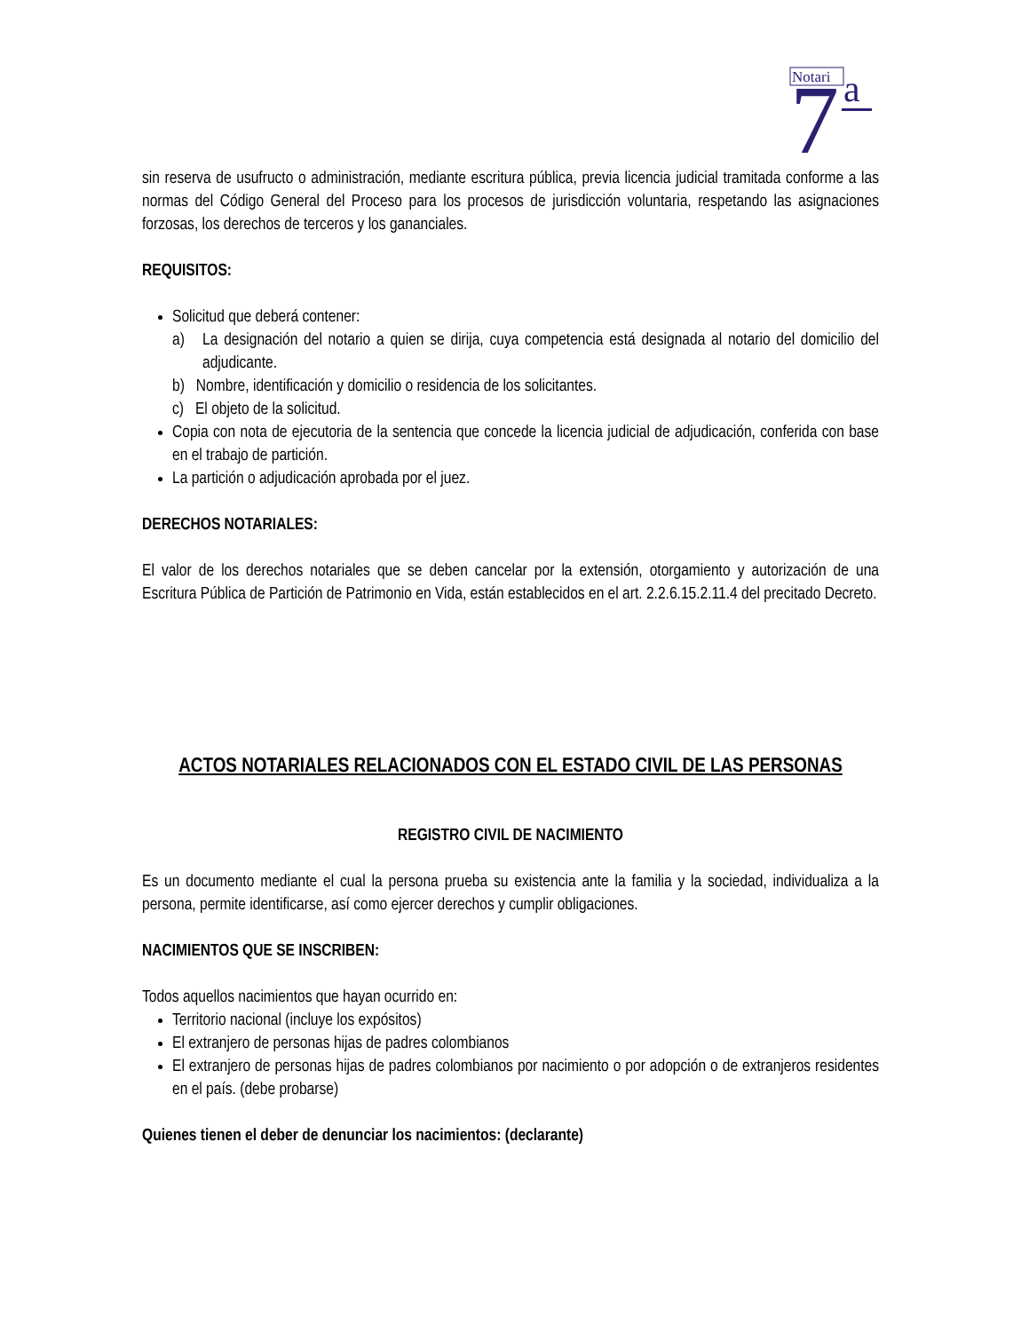Notari
7
a
sin reserva de usufructo o administración, mediante escritura pública, previa licencia judicial tramitada conforme a las normas del Código General del Proceso para los procesos de jurisdicción voluntaria, respetando las asignaciones forzosas, los derechos de terceros y los gananciales.
REQUISITOS:
Solicitud que deberá contener:
a) La designación del notario a quien se dirija, cuya competencia está designada al notario del domicilio del adjudicante.
b) Nombre, identificación y domicilio o residencia de los solicitantes.
c) El objeto de la solicitud.
Copia con nota de ejecutoria de la sentencia que concede la licencia judicial de adjudicación, conferida con base en el trabajo de partición.
La partición o adjudicación aprobada por el juez.
DERECHOS NOTARIALES:
El valor de los derechos notariales que se deben cancelar por la extensión, otorgamiento y autorización de una Escritura Pública de Partición de Patrimonio en Vida, están establecidos en el art. 2.2.6.15.2.11.4 del precitado Decreto.
ACTOS NOTARIALES RELACIONADOS CON EL ESTADO CIVIL DE LAS PERSONAS
REGISTRO CIVIL DE NACIMIENTO
Es un documento mediante el cual la persona prueba su existencia ante la familia y la sociedad, individualiza a la persona, permite identificarse, así como ejercer derechos y cumplir obligaciones.
NACIMIENTOS QUE SE INSCRIBEN:
Todos aquellos nacimientos que hayan ocurrido en:
Territorio nacional (incluye los expósitos)
El extranjero de personas hijas de padres colombianos
El extranjero de personas hijas de padres colombianos por nacimiento o por adopción o de extranjeros residentes en el país. (debe probarse)
Quienes tienen el deber de denunciar los nacimientos: (declarante)